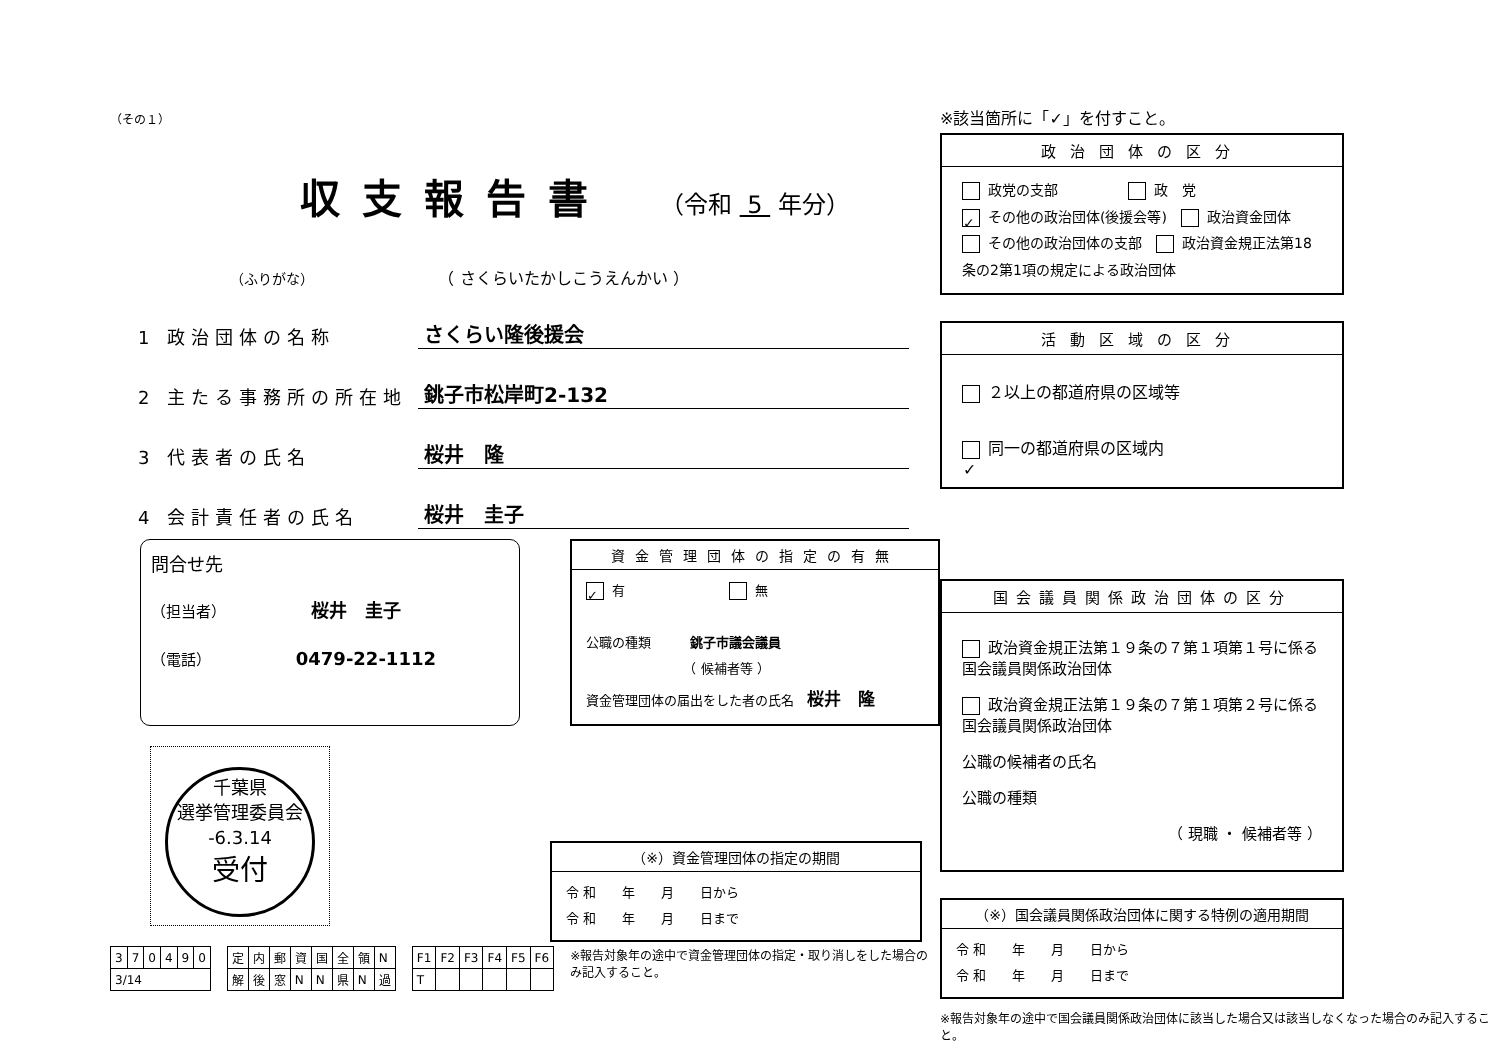（その１）
収支報告書
（令和 5 年分）
（ふりがな） （ さくらいたかしこうえんかい ）
1 政治団体の名称 さくらい隆後援会
2 主たる事務所の所在地 銚子市松岸町2-132
3 代表者の氏名 桜井　隆
4 会計責任者の氏名 桜井　圭子
問合せ先
（担当者） 桜井　圭子
（電話） 0479-22-1112
資金管理団体の指定の有無
✓ 有　　　　　　　　 無
公職の種類　　　銚子市議会議員
　　　　　　　　（ 候補者等 ）
資金管理団体の届出をした者の氏名　桜井　隆
千葉県
選挙管理委員会
-6.3.14
受付
| 3 | 7 | 0 | 4 | 9 | 0 |
| 3/14 | | | | | |
| 定 | 内 | 郵 | 資 | 国 | 全 | 領 | N |
| 解 | 後 | 窓 | N | N | 県 | N | 過 |
| F1 | F2 | F3 | F4 | F5 | F6 |
| T | | | | | |
※報告対象年の途中で資金管理団体の指定・取り消しをした場合のみ記入すること。
（※）資金管理団体の指定の期間
令 和　　年　　月　　日から
令 和　　年　　月　　日まで
※該当箇所に「✓」を付すこと。
政治団体の区分
政党の支部　　　　　 政　党
✓ その他の政治団体(後援会等)　 政治資金団体
その他の政治団体の支部　 政治資金規正法第18条の2第1項の規定による政治団体
活動区域の区分
２以上の都道府県の区域等
✓ 同一の都道府県の区域内
国会議員関係政治団体の区分
政治資金規正法第１９条の７第１項第１号に係る国会議員関係政治団体
政治資金規正法第１９条の７第１項第２号に係る国会議員関係政治団体
公職の候補者の氏名
公職の種類
（ 現職 ・ 候補者等 ）
（※）国会議員関係政治団体に関する特例の適用期間
令 和　　年　　月　　日から
令 和　　年　　月　　日まで
※報告対象年の途中で国会議員関係政治団体に該当した場合又は該当しなくなった場合のみ記入すること。